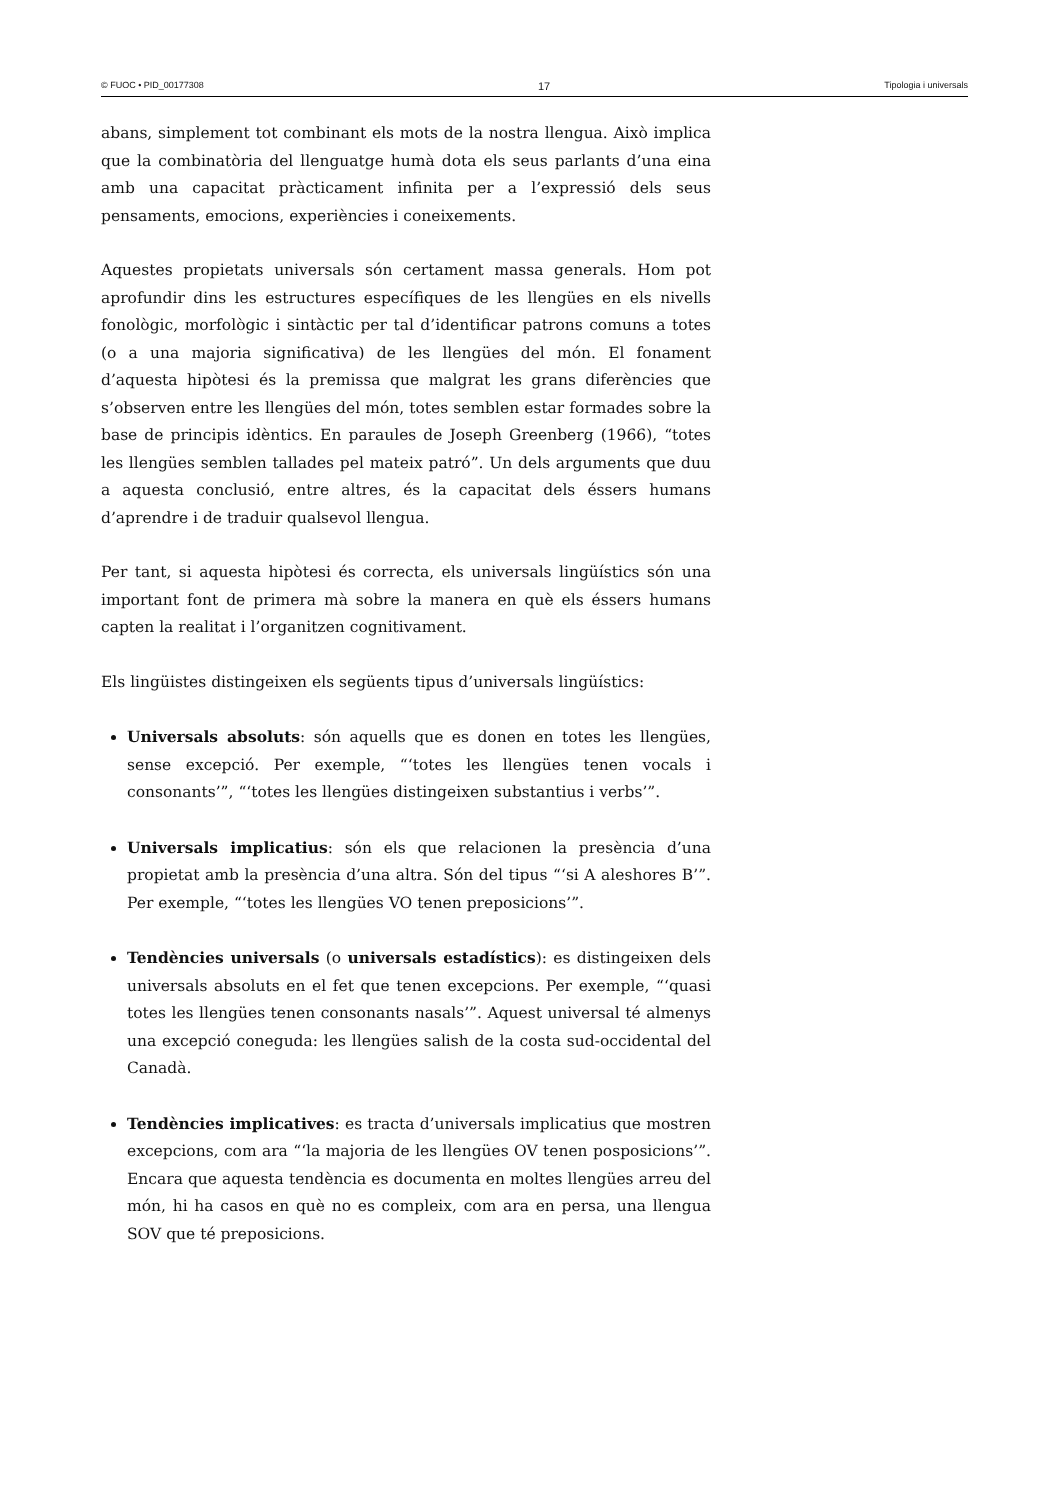© FUOC • PID_00177308 17 Tipologia i universals
abans, simplement tot combinant els mots de la nostra llengua. Això implica que la combinatòria del llenguatge humà dota els seus parlants d’una eina amb una capacitat pràcticament infinita per a l’expressió dels seus pensaments, emocions, experiències i coneixements.
Aquestes propietats universals són certament massa generals. Hom pot aprofundir dins les estructures específiques de les llengües en els nivells fonològic, morfològic i sintàctic per tal d’identificar patrons comuns a totes (o a una majoria significativa) de les llengües del món. El fonament d’aquesta hipòtesi és la premissa que malgrat les grans diferències que s’observen entre les llengües del món, totes semblen estar formades sobre la base de principis idèntics. En paraules de Joseph Greenberg (1966), “totes les llengües semblen tallades pel mateix patró”. Un dels arguments que duu a aquesta conclusió, entre altres, és la capacitat dels éssers humans d’aprendre i de traduir qualsevol llengua.
Per tant, si aquesta hipòtesi és correcta, els universals lingüístics són una important font de primera mà sobre la manera en què els éssers humans capten la realitat i l’organitzen cognitivament.
Els lingüistes distingeixen els següents tipus d’universals lingüístics:
Universals absoluts: són aquells que es donen en totes les llengües, sense excepció. Per exemple, “‘totes les llengües tenen vocals i consonants’”, “‘totes les llengües distingeixen substantius i verbs’”.
Universals implicatius: són els que relacionen la presència d’una propietat amb la presència d’una altra. Són del tipus “‘si A aleshores B’”. Per exemple, “‘totes les llengües VO tenen preposicions’”.
Tendències universals (o universals estadístics): es distingeixen dels universals absoluts en el fet que tenen excepcions. Per exemple, “‘quasi totes les llengües tenen consonants nasals’”. Aquest universal té almenys una excepció coneguda: les llengües salish de la costa sud-occidental del Canadà.
Tendències implicatives: es tracta d’universals implicatius que mostren excepcions, com ara “‘la majoria de les llengües OV tenen posposicions’”. Encara que aquesta tendència es documenta en moltes llengües arreu del món, hi ha casos en què no es compleix, com ara en persa, una llengua SOV que té preposicions.